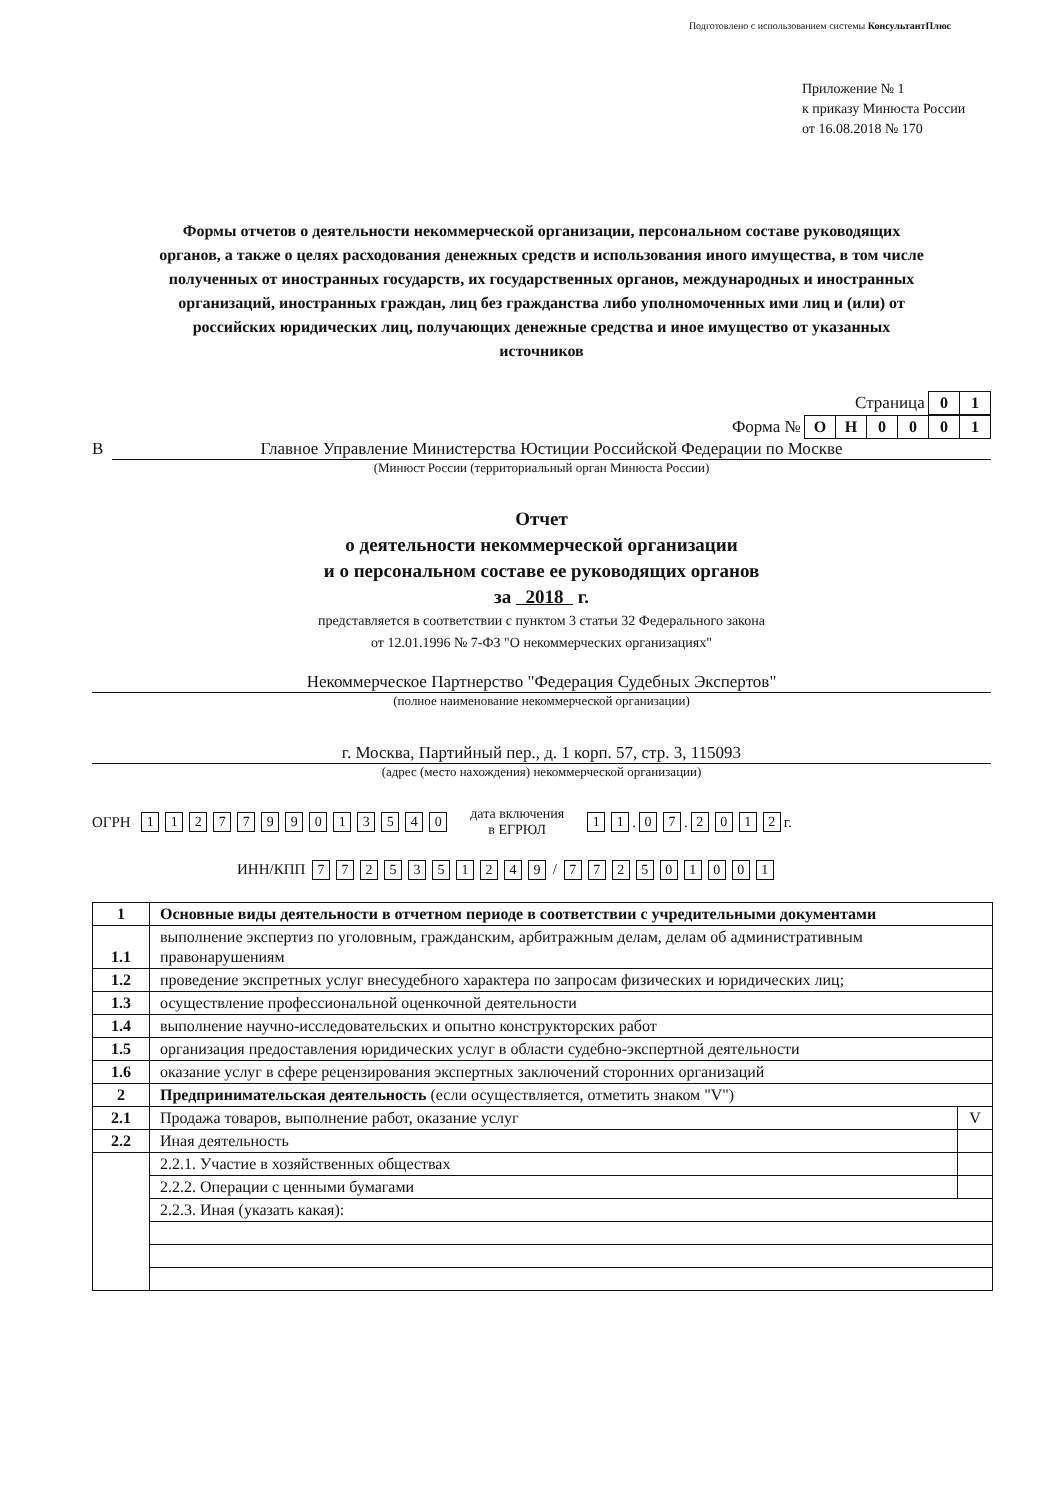Подготовлено с использованием системы КонсультантПлюс
Приложение № 1
к приказу Минюста России
от 16.08.2018 № 170
Формы отчетов о деятельности некоммерческой организации, персональном составе руководящих органов, а также о целях расходования денежных средств и использования иного имущества, в том числе полученных от иностранных государств, их государственных органов, международных и иностранных организаций, иностранных граждан, лиц без гражданства либо уполномоченных ими лиц и (или) от российских юридических лиц, получающих денежные средства и иное имущество от указанных источников
Страница 01
Форма № ОН 0001
В Главное Управление Министерства Юстиции Российской Федерации по Москве
(Минюст России (территориальный орган Минюста России)
Отчет
о деятельности некоммерческой организации
и о персональном составе ее руководящих органов
за 2018 г.
представляется в соответствии с пунктом 3 статьи 32 Федерального закона
от 12.01.1996 № 7-ФЗ "О некоммерческих организациях"
Некоммерческое Партнерство "Федерация Судебных Экспертов"
(полное наименование некоммерческой организации)
г. Москва, Партийный пер., д. 1 корп. 57, стр. 3, 115093
(адрес (место нахождения) некоммерческой организации)
ОГРН 1127799013540 дата включения
в ЕГРЮЛ 1 1 . 0 7 . 2012 г.
ИНН/КПП 7725351249 / 772501001
| 1 | Основные виды деятельности в отчетном периоде в соответствии с учредительными документами | |
| 1.1 | выполнение экспертиз по уголовным, гражданским, арбитражным делам, делам об административным правонарушениям | |
| 1.2 | проведение экспретных услуг внесудебного характера по запросам физических и юридических лиц; | |
| 1.3 | осуществление профессиональной оценкочной деятельности | |
| 1.4 | выполнение научно-исследовательских и опытно конструкторских работ | |
| 1.5 | организация предоставления юридических услуг в области судебно-экспертной деятельности | |
| 1.6 | оказание услуг в сфере рецензирования экспертных заключений сторонних организаций | |
| 2 | Предпринимательская деятельность (если осуществляется, отметить знаком "V") | |
| 2.1 | Продажа товаров, выполнение работ, оказание услуг | V |
| 2.2 | Иная деятельность | |
| | 2.2.1. Участие в хозяйственных обществах | |
| | 2.2.2. Операции с ценными бумагами | |
| | 2.2.3. Иная (указать какая): | |